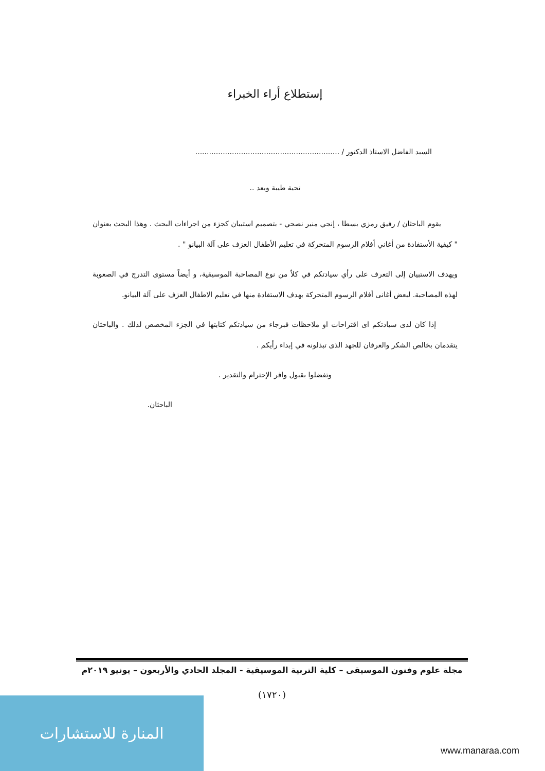إستطلاع أراء الخبراء
السيد الفاضل الاستاذ الدكتور / ...............................................................
تحية طيبة وبعد ..
يقوم الباحثان / رفيق رمزي بسطا ، إنجي منير نصحي - بتصميم استبيان كجزء من اجراءات البحث . وهذا البحث بعنوان " كيفية الأستفادة من أغاني أفلام الرسوم المتحركة في تعليم الأطفال العزف على آلة البيانو " .
ويهدف الاستبيان إلى التعرف على رأي سيادتكم في كلاً من نوع المصاحبة الموسيقية، و أيضاً مستوى التدرج في الصعوبة لهذه المصاحبة. لبعض أغانى أفلام الرسوم المتحركة بهدف الاستفادة منها في تعليم الاطفال العزف على آلة البيانو.
إذا كان لدى سيادتكم اى اقتراحات او ملاحظات فبرجاء من سيادتكم كتابتها في الجزء المخصص لذلك . والباحثان يتقدمان بخالص الشكر والعرفان للجهد الذى تبذلونه في إبداء رأيكم .
وتفضلوا بقبول وافر الإحترام والتقدير .
الباحثان.
مجلة علوم وفنون الموسيقى – كلية التربية الموسيقية - المجلد الحادي والأربعون – يونيو ٢٠١٩م
(١٧٢٠)
المنارة للاستشارات
www.manaraa.com